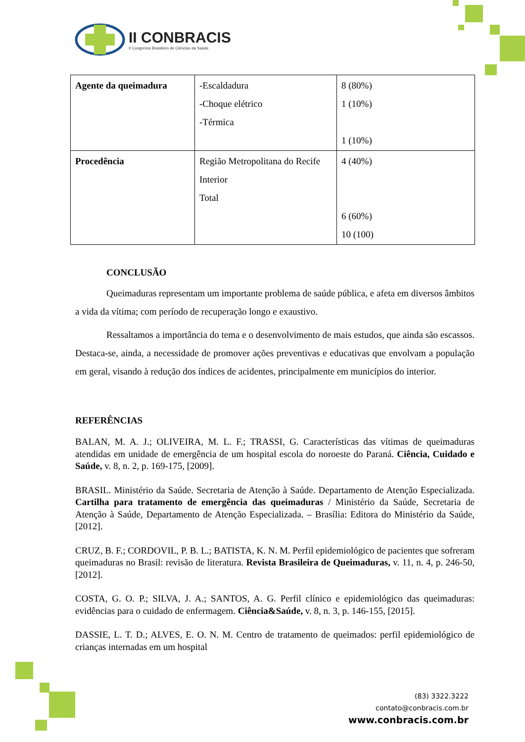II CONBRACIS
II Congresso Brasileiro de Ciências da Saúde
| Agente da queimadura | -Escaldadura -Choque elétrico -Térmica | 8 (80%) 1 (10%) 1 (10%) |
| Procedência | Região Metropolitana do Recife Interior Total | 4 (40%) 6 (60%) 10 (100) |
CONCLUSÃO
Queimaduras representam um importante problema de saúde pública, e afeta em diversos âmbitos a vida da vítima; com período de recuperação longo e exaustivo.
Ressaltamos a importância do tema e o desenvolvimento de mais estudos, que ainda são escassos. Destaca-se, ainda, a necessidade de promover ações preventivas e educativas que envolvam a população em geral, visando à redução dos índices de acidentes, principalmente em municípios do interior.
REFERÊNCIAS
BALAN, M. A. J.; OLIVEIRA, M. L. F.; TRASSI, G. Características das vítimas de queimaduras atendidas em unidade de emergência de um hospital escola do noroeste do Paraná. Ciência, Cuidado e Saúde, v. 8, n. 2, p. 169-175, [2009].
BRASIL. Ministério da Saúde. Secretaria de Atenção à Saúde. Departamento de Atenção Especializada. Cartilha para tratamento de emergência das queimaduras / Ministério da Saúde, Secretaria de Atenção à Saúde, Departamento de Atenção Especializada. – Brasília: Editora do Ministério da Saúde, [2012].
CRUZ, B. F.; CORDOVIL, P. B. L.; BATISTA, K. N. M. Perfil epidemiológico de pacientes que sofreram queimaduras no Brasil: revisão de literatura. Revista Brasileira de Queimaduras, v. 11, n. 4, p. 246-50, [2012].
COSTA, G. O. P.; SILVA, J. A.; SANTOS, A. G. Perfil clínico e epidemiológico das queimaduras: evidências para o cuidado de enfermagem. Ciência&Saúde, v. 8, n. 3, p. 146-155, [2015].
DASSIE, L. T. D.; ALVES, E. O. N. M. Centro de tratamento de queimados: perfil epidemiológico de crianças internadas em um hospital
(83) 3322.3222
contato@conbracis.com.br
www.conbracis.com.br